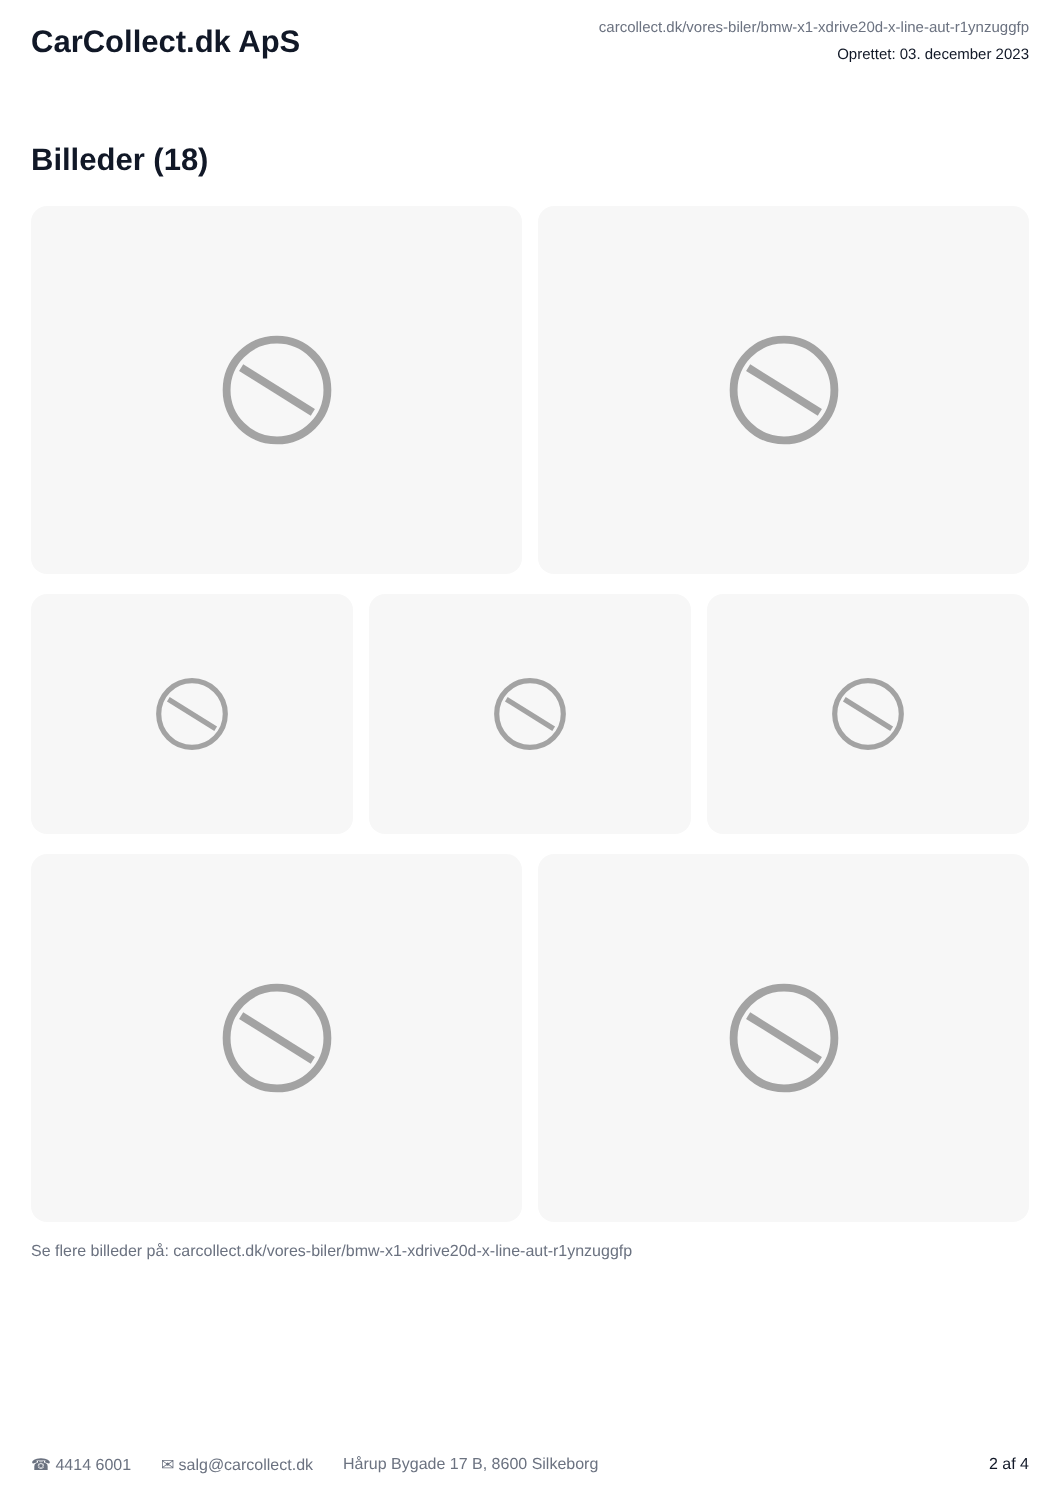CarCollect.dk ApS
carcollect.dk/vores-biler/bmw-x1-xdrive20d-x-line-aut-r1ynzuggfp
Oprettet: 03. december 2023
Billeder (18)
Se flere billeder på: carcollect.dk/vores-biler/bmw-x1-xdrive20d-x-line-aut-r1ynzuggfp
☎ 4414 6001 ✉ salg@carcollect.dk Hårup Bygade 17 B, 8600 Silkeborg 2 af 4